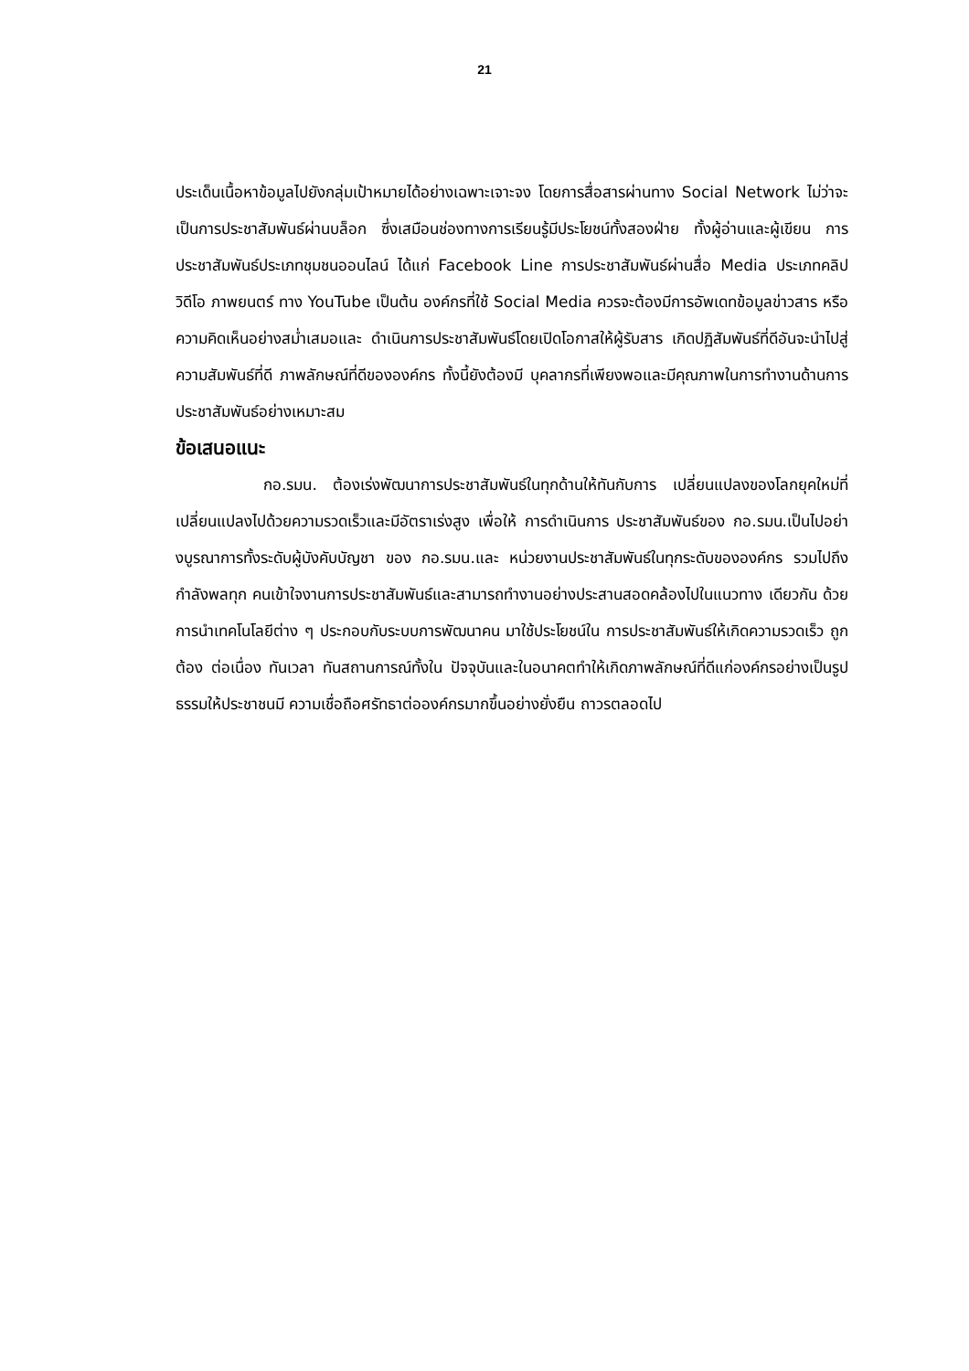21
ประเด็นเนื้อหาข้อมูลไปยังกลุ่มเป้าหมายได้อย่างเฉพาะเจาะจง โดยการสื่อสารผ่านทาง Social Network ไม่ว่าจะเป็นการประชาสัมพันธ์ผ่านบล็อก ซึ่งเสมือนช่องทางการเรียนรู้มีประโยชน์ทั้งสองฝ่าย ทั้งผู้อ่านและผู้เขียน การประชาสัมพันธ์ประเภทชุมชนออนไลน์ ได้แก่ Facebook Line การประชาสัมพันธ์ผ่านสื่อ Media ประเภทคลิปวิดีโอ ภาพยนตร์ ทาง YouTube เป็นต้น องค์กรที่ใช้ Social Media ควรจะต้องมีการอัพเดทข้อมูลข่าวสาร หรือความคิดเห็นอย่างสม่ำเสมอและ ดำเนินการประชาสัมพันธ์โดยเปิดโอกาสให้ผู้รับสาร เกิดปฏิสัมพันธ์ที่ดีอันจะนำไปสู่ความสัมพันธ์ที่ดี ภาพลักษณ์ที่ดีขององค์กร ทั้งนี้ยังต้องมี บุคลากรที่เพียงพอและมีคุณภาพในการทำงานด้านการประชาสัมพันธ์อย่างเหมาะสม
ข้อเสนอแนะ
กอ.รมน. ต้องเร่งพัฒนาการประชาสัมพันธ์ในทุกด้านให้ทันกับการ เปลี่ยนแปลงของโลกยุคใหม่ที่เปลี่ยนแปลงไปด้วยความรวดเร็วและมีอัตราเร่งสูง เพื่อให้ การดำเนินการ ประชาสัมพันธ์ของ กอ.รมน.เป็นไปอย่างบูรณาการทั้งระดับผู้บังคับบัญชา ของ กอ.รมน.และ หน่วยงานประชาสัมพันธ์ในทุกระดับขององค์กร รวมไปถึงกำลังพลทุก คนเข้าใจงานการประชาสัมพันธ์และสามารถทำงานอย่างประสานสอดคล้องไปในแนวทาง เดียวกัน ด้วยการนำเทคโนโลยีต่าง ๆ ประกอบกับระบบการพัฒนาคน มาใช้ประโยชน์ใน การประชาสัมพันธ์ให้เกิดความรวดเร็ว ถูกต้อง ต่อเนื่อง ทันเวลา ทันสถานการณ์ทั้งใน ปัจจุบันและในอนาคตทำให้เกิดภาพลักษณ์ที่ดีแก่องค์กรอย่างเป็นรูปธรรมให้ประชาชนมี ความเชื่อถือศรัทธาต่อองค์กรมากขึ้นอย่างยั่งยืน ถาวรตลอดไป